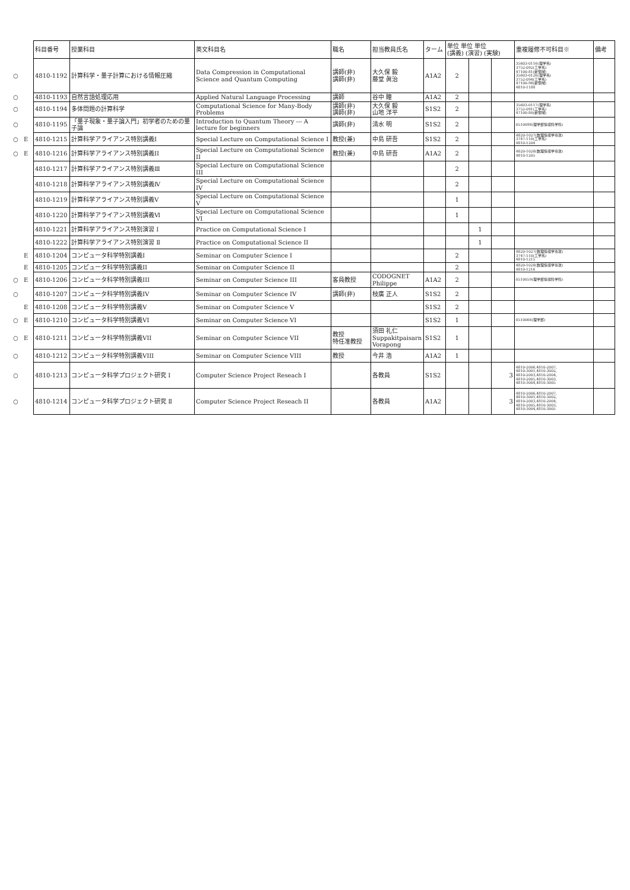| | | 科目番号 | 授業科目 | 英文科目名 | 職名 | 担当教員氏名 | ターム | 単位 単位 単位 (講義) (演習) (実験) | | | 重複履修不可科目※ | 備考 |
| --- | --- | --- | --- | --- | --- | --- | --- | --- | --- | --- | --- | --- |
| ○ | | 4810-1192 | 計算科学・量子計算における情報圧縮 | Data Compression in Computational Science and Quantum Computing | 講師(非) 講師(非) | 大久保 毅 藤堂 眞治 | A1A2 | 2 | | | 35603-0116(理学系) 3752-092(工学系) 47100-81(新領域) 35603-0126(理学系) 3752-094(工学系) 47100-98(新領域) 4810-1188 | |
| ○ | | 4810-1193 | 自然言語処理応用 | Applied Natural Language Processing | 講師 | 谷中 瞳 | A1A2 | 2 | | | | |
| ○ | | 4810-1194 | 多体問題の計算科学 | Computational Science for Many-Body Problems | 講師(非) 講師(非) | 大久保 毅 山地 洋平 | S1S2 | 2 | | | 35603-0117(理学系) 3752-091(工学系) 47100-80(新領域) | |
| ○ | | 4810-1195 | 「量子現象・量子論入門」初学者のための量子論 | Introduction to Quantum Theory --- A lecture for beginners | 講師(非) | 清水 明 | S1S2 | 2 | | | 0510098(理学部情報科学科) | |
| ○ | E | 4810-1215 | 計算科学アライアンス特別講義I | Special Lecture on Computational Science I | 教授(兼) | 中島 研吾 | S1S2 | 2 | | | 4820-1027(数理情報学専攻) 3747-110(工学系) 4810-1204 | |
| ○ | E | 4810-1216 | 計算科学アライアンス特別講義II | Special Lecture on Computational Science II | 教授(兼) | 中島 研吾 | A1A2 | 2 | | | 4820-1028(数理情報学専攻) 4810-1205 | |
| | | 4810-1217 | 計算科学アライアンス特別講義Ⅲ | Special Lecture on Computational Science III | | | | 2 | | | | |
| | | 4810-1218 | 計算科学アライアンス特別講義Ⅳ | Special Lecture on Computational Science IV | | | | 2 | | | | |
| | | 4810-1219 | 計算科学アライアンス特別講義Ⅴ | Special Lecture on Computational Science V | | | | 1 | | | | |
| | | 4810-1220 | 計算科学アライアンス特別講義Ⅵ | Special Lecture on Computational Science VI | | | | 1 | | | | |
| | | 4810-1221 | 計算科学アライアンス特別演習 Ⅰ | Practice on Computational Science I | | | | | 1 | | | |
| | | 4810-1222 | 計算科学アライアンス特別演習 Ⅱ | Practice on Computational Science II | | | | | 1 | | | |
| | E | 4810-1204 | コンピュータ科学特別講義I | Seminar on Computer Science I | | | | 2 | | | 4820-1027(数理情報学専攻) 3747-110(工学系) 4810-1215 | |
| | E | 4810-1205 | コンピュータ科学特別講義II | Seminar on Computer Science II | | | | 2 | | | 4820-1028(数理情報学専攻) 4810-1216 | |
| ○ | E | 4810-1206 | コンピュータ科学特別講義III | Seminar on Computer Science III | 客員教授 | CODOGNET Philippe | A1A2 | 2 | | | 0510059(理学部情報科学科) | |
| ○ | | 4810-1207 | コンピュータ科学特別講義IV | Seminar on Computer Science IV | 講師(非) | 枝廣 正人 | S1S2 | 2 | | | | |
| | E | 4810-1208 | コンピュータ科学特別講義V | Seminar on Computer Science V | | | S1S2 | 2 | | | | |
| ○ | E | 4810-1210 | コンピュータ科学特別講義VI | Seminar on Computer Science VI | | | S1S2 | 1 | | | 0510066(理学部) | |
| ○ | E | 4810-1211 | コンピュータ科学特別講義VII | Seminar on Computer Science VII | 教授 特任准教授 | 須田 礼仁 Suppakitpaisarn Vorapong | S1S2 | 1 | | | | |
| ○ | | 4810-1212 | コンピュータ科学特別講義VIII | Seminar on Computer Science VIII | 教授 | 今井 浩 | A1A2 | 1 | | | | |
| ○ | | 4810-1213 | コンピュータ科学プロジェクト研究 Ⅰ | Computer Science Project Reseach I | | 各教員 | S1S2 | | | 3 | 4810-2006,4810-2007, 4810-3001,4810-3002, 4810-2003,4810-2004, 4810-2005,4810-3003, 4810-3004,4810-3005 | |
| ○ | | 4810-1214 | コンピュータ科学プロジェクト研究 Ⅱ | Computer Science Project Reseach II | | 各教員 | A1A2 | | | 3 | 4810-2006,4810-2007, 4810-3001,4810-3002, 4810-2003,4810-2004, 4810-2005,4810-3003, 4810-3004,4810-3005 | |